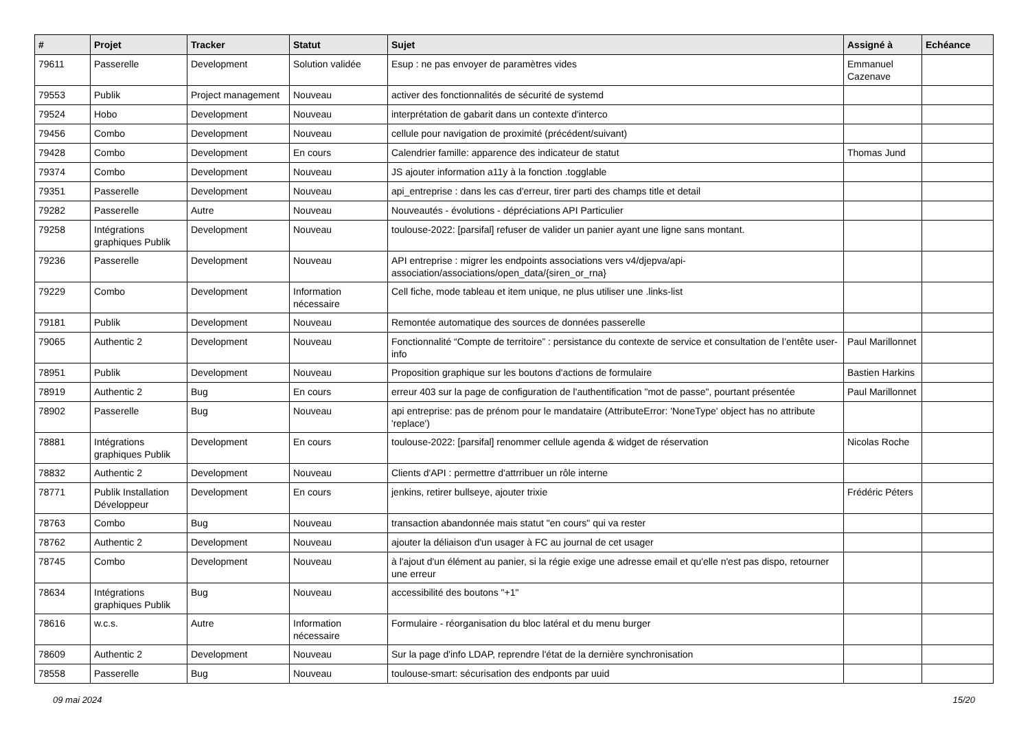| # | Projet | Tracker | Statut | Sujet | Assigné à | Echéance |
| --- | --- | --- | --- | --- | --- | --- |
| 79611 | Passerelle | Development | Solution validée | Esup : ne pas envoyer de paramètres vides | Emmanuel Cazenave | |
| 79553 | Publik | Project management | Nouveau | activer des fonctionnalités de sécurité de systemd | | |
| 79524 | Hobo | Development | Nouveau | interprétation de gabarit dans un contexte d'interco | | |
| 79456 | Combo | Development | Nouveau | cellule pour navigation de proximité (précédent/suivant) | | |
| 79428 | Combo | Development | En cours | Calendrier famille: apparence des indicateur de statut | Thomas Jund | |
| 79374 | Combo | Development | Nouveau | JS ajouter information a11y à la fonction .togglable | | |
| 79351 | Passerelle | Development | Nouveau | api_entreprise : dans les cas d'erreur, tirer parti des champs title et detail | | |
| 79282 | Passerelle | Autre | Nouveau | Nouveautés - évolutions - dépréciations API Particulier | | |
| 79258 | Intégrations graphiques Publik | Development | Nouveau | toulouse-2022: [parsifal] refuser de valider un panier ayant une ligne sans montant. | | |
| 79236 | Passerelle | Development | Nouveau | API entreprise : migrer les endpoints associations vers v4/djepva/api-association/associations/open_data/{siren_or_rna} | | |
| 79229 | Combo | Development | Information nécessaire | Cell fiche, mode tableau et item unique, ne plus utiliser une .links-list | | |
| 79181 | Publik | Development | Nouveau | Remontée automatique des sources de données passerelle | | |
| 79065 | Authentic 2 | Development | Nouveau | Fonctionnalité “Compte de territoire” : persistance du contexte de service et consultation de l’entête user-info | Paul Marillonnet | |
| 78951 | Publik | Development | Nouveau | Proposition graphique sur les boutons d'actions de formulaire | Bastien Harkins | |
| 78919 | Authentic 2 | Bug | En cours | erreur 403 sur la page de configuration de l'authentification "mot de passe", pourtant présentée | Paul Marillonnet | |
| 78902 | Passerelle | Bug | Nouveau | api entreprise: pas de prénom pour le mandataire (AttributeError: 'NoneType' object has no attribute 'replace') | | |
| 78881 | Intégrations graphiques Publik | Development | En cours | toulouse-2022: [parsifal] renommer cellule agenda & widget de réservation | Nicolas Roche | |
| 78832 | Authentic 2 | Development | Nouveau | Clients d'API : permettre d'attrribuer un rôle interne | | |
| 78771 | Publik Installation Développeur | Development | En cours | jenkins, retirer bullseye, ajouter trixie | Frédéric Péters | |
| 78763 | Combo | Bug | Nouveau | transaction abandonnée mais statut "en cours" qui va rester | | |
| 78762 | Authentic 2 | Development | Nouveau | ajouter la déliaison d'un usager à FC au journal de cet usager | | |
| 78745 | Combo | Development | Nouveau | à l'ajout d'un élément au panier, si la régie exige une adresse email et qu'elle n'est pas dispo, retourner une erreur | | |
| 78634 | Intégrations graphiques Publik | Bug | Nouveau | accessibilité des boutons "+1" | | |
| 78616 | w.c.s. | Autre | Information nécessaire | Formulaire - réorganisation du bloc latéral et du menu burger | | |
| 78609 | Authentic 2 | Development | Nouveau | Sur la page d'info LDAP, reprendre l'état de la dernière synchronisation | | |
| 78558 | Passerelle | Bug | Nouveau | toulouse-smart: sécurisation des endponts par uuid | | |
09 mai 2024 15/20